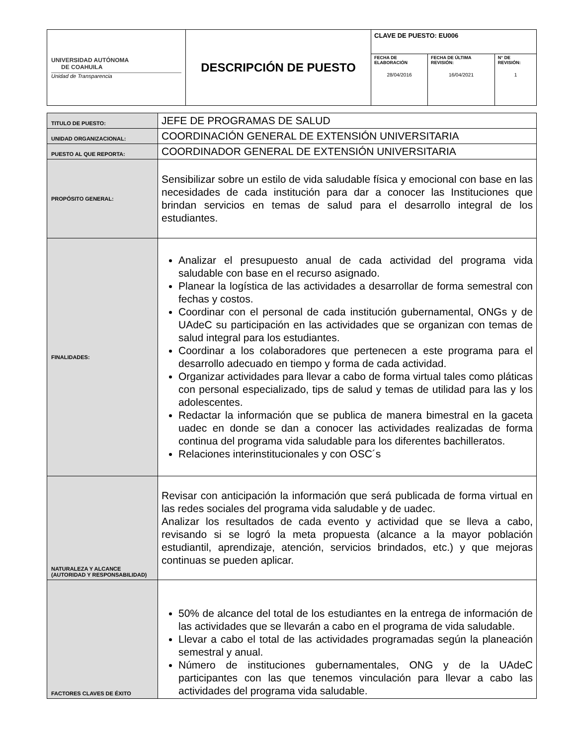| UNIVERSIDAD AUTÓNOMA DE COAHUILA Unidad de Transparencia | DESCRIPCIÓN DE PUESTO | CLAVE DE PUESTO: EU006 | | |
| | | FECHA DE ELABORACIÓN 28/04/2016 | FECHA DE ÚLTIMA REVISIÓN: 16/04/2021 | N° DE REVISIÓN: 1 |
| TITULO DE PUESTO: | JEFE DE PROGRAMAS DE SALUD |
| UNIDAD ORGANIZACIONAL: | COORDINACIÓN GENERAL DE EXTENSIÓN UNIVERSITARIA |
| PUESTO AL QUE REPORTA: | COORDINADOR GENERAL DE EXTENSIÓN UNIVERSITARIA |
| PROPÓSITO GENERAL: | Sensibilizar sobre un estilo de vida saludable física y emocional con base en las necesidades de cada institución para dar a conocer las Instituciones que brindan servicios en temas de salud para el desarrollo integral de los estudiantes. |
| FINALIDADES: | Analizar el presupuesto anual de cada actividad del programa vida saludable con base en el recurso asignado. Planear la logística de las actividades a desarrollar de forma semestral con fechas y costos. Coordinar con el personal de cada institución gubernamental, ONGs y de UAdeC su participación en las actividades que se organizan con temas de salud integral para los estudiantes. Coordinar a los colaboradores que pertenecen a este programa para el desarrollo adecuado en tiempo y forma de cada actividad. Organizar actividades para llevar a cabo de forma virtual tales como pláticas con personal especializado, tips de salud y temas de utilidad para las y los adolescentes. Redactar la información que se publica de manera bimestral en la gaceta uadec en donde se dan a conocer las actividades realizadas de forma continua del programa vida saludable para los diferentes bachilleratos. Relaciones interinstitucionales y con OSC´s |
| NATURALEZA Y ALCANCE (AUTORIDAD Y RESPONSABILIDAD) | Revisar con anticipación la información que será publicada de forma virtual en las redes sociales del programa vida saludable y de uadec. Analizar los resultados de cada evento y actividad que se lleva a cabo, revisando si se logró la meta propuesta (alcance a la mayor población estudiantil, aprendizaje, atención, servicios brindados, etc.) y que mejoras continuas se pueden aplicar. |
| FACTORES CLAVES DE ÉXITO | 50% de alcance del total de los estudiantes en la entrega de información de las actividades que se llevarán a cabo en el programa de vida saludable. Llevar a cabo el total de las actividades programadas según la planeación semestral y anual. Número de instituciones gubernamentales, ONG y de la UAdeC participantes con las que tenemos vinculación para llevar a cabo las actividades del programa vida saludable. |